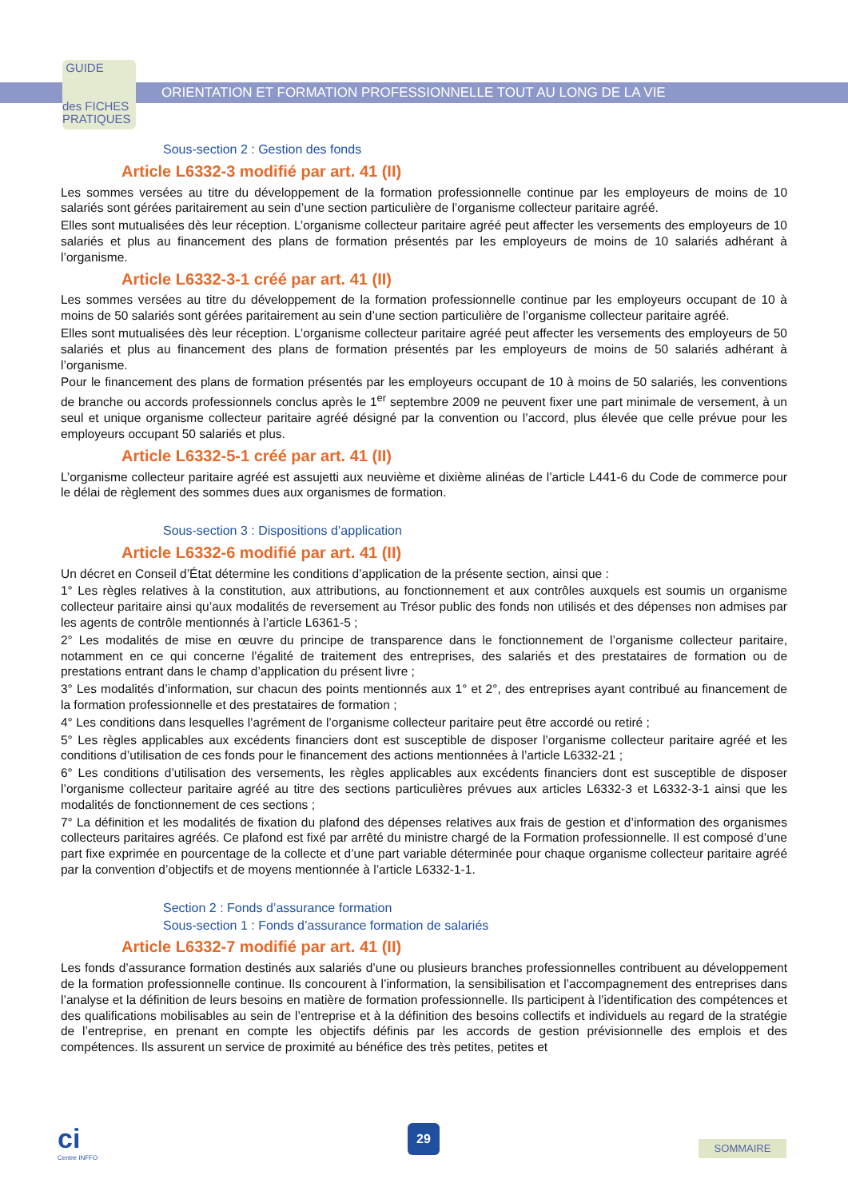GUIDE
des FICHES
PRATIQUES
ORIENTATION ET FORMATION PROFESSIONNELLE TOUT AU LONG DE LA VIE
Sous-section 2 : Gestion des fonds
Article L6332-3 modifié par art. 41 (II)
Les sommes versées au titre du développement de la formation professionnelle continue par les employeurs de moins de 10 salariés sont gérées paritairement au sein d’une section particulière de l’organisme collecteur paritaire agréé.
Elles sont mutualisées dès leur réception. L’organisme collecteur paritaire agréé peut affecter les versements des employeurs de 10 salariés et plus au financement des plans de formation présentés par les employeurs de moins de 10 salariés adhérant à l’organisme.
Article L6332-3-1 créé par art. 41 (II)
Les sommes versées au titre du développement de la formation professionnelle continue par les employeurs occupant de 10 à moins de 50 salariés sont gérées paritairement au sein d’une section particulière de l’organisme collecteur paritaire agréé.
Elles sont mutualisées dès leur réception. L’organisme collecteur paritaire agréé peut affecter les versements des employeurs de 50 salariés et plus au financement des plans de formation présentés par les employeurs de moins de 50 salariés adhérant à l’organisme.
Pour le financement des plans de formation présentés par les employeurs occupant de 10 à moins de 50 salariés, les conventions de branche ou accords professionnels conclus après le 1<sup>er</sup> septembre 2009 ne peuvent fixer une part minimale de versement, à un seul et unique organisme collecteur paritaire agréé désigné par la convention ou l’accord, plus élevée que celle prévue pour les employeurs occupant 50 salariés et plus.
Article L6332-5-1 créé par art. 41 (II)
L’organisme collecteur paritaire agréé est assujetti aux neuvième et dixième alinéas de l’article L441-6 du Code de commerce pour le délai de règlement des sommes dues aux organismes de formation.
Sous-section 3 : Dispositions d’application
Article L6332-6 modifié par art. 41 (II)
Un décret en Conseil d’État détermine les conditions d’application de la présente section, ainsi que :
1° Les règles relatives à la constitution, aux attributions, au fonctionnement et aux contrôles auxquels est soumis un organisme collecteur paritaire ainsi qu’aux modalités de reversement au Trésor public des fonds non utilisés et des dépenses non admises par les agents de contrôle mentionnés à l’article L6361-5 ;
2° Les modalités de mise en œuvre du principe de transparence dans le fonctionnement de l’organisme collecteur paritaire, notamment en ce qui concerne l’égalité de traitement des entreprises, des salariés et des prestataires de formation ou de prestations entrant dans le champ d’application du présent livre ;
3° Les modalités d’information, sur chacun des points mentionnés aux 1° et 2°, des entreprises ayant contribué au financement de la formation professionnelle et des prestataires de formation ;
4° Les conditions dans lesquelles l’agrément de l’organisme collecteur paritaire peut être accordé ou retiré ;
5° Les règles applicables aux excédents financiers dont est susceptible de disposer l’organisme collecteur paritaire agréé et les conditions d’utilisation de ces fonds pour le financement des actions mentionnées à l’article L6332-21 ;
6° Les conditions d’utilisation des versements, les règles applicables aux excédents financiers dont est susceptible de disposer l’organisme collecteur paritaire agréé au titre des sections particulières prévues aux articles L6332-3 et L6332-3-1 ainsi que les modalités de fonctionnement de ces sections ;
7° La définition et les modalités de fixation du plafond des dépenses relatives aux frais de gestion et d’information des organismes collecteurs paritaires agréés. Ce plafond est fixé par arrêté du ministre chargé de la Formation professionnelle. Il est composé d’une part fixe exprimée en pourcentage de la collecte et d’une part variable déterminée pour chaque organisme collecteur paritaire agréé par la convention d’objectifs et de moyens mentionnée à l’article L6332-1-1.
Section 2 : Fonds d’assurance formation
Sous-section 1 : Fonds d’assurance formation de salariés
Article L6332-7 modifié par art. 41 (II)
Les fonds d’assurance formation destinés aux salariés d’une ou plusieurs branches professionnelles contribuent au développement de la formation professionnelle continue. Ils concourent à l’information, la sensibilisation et l’accompagnement des entreprises dans l’analyse et la définition de leurs besoins en matière de formation professionnelle. Ils participent à l’identification des compétences et des qualifications mobilisables au sein de l’entreprise et à la définition des besoins collectifs et individuels au regard de la stratégie de l’entreprise, en prenant en compte les objectifs définis par les accords de gestion prévisionnelle des emplois et des compétences. Ils assurent un service de proximité au bénéfice des très petites, petites et
ci
Centre INFFO
29
SOMMAIRE